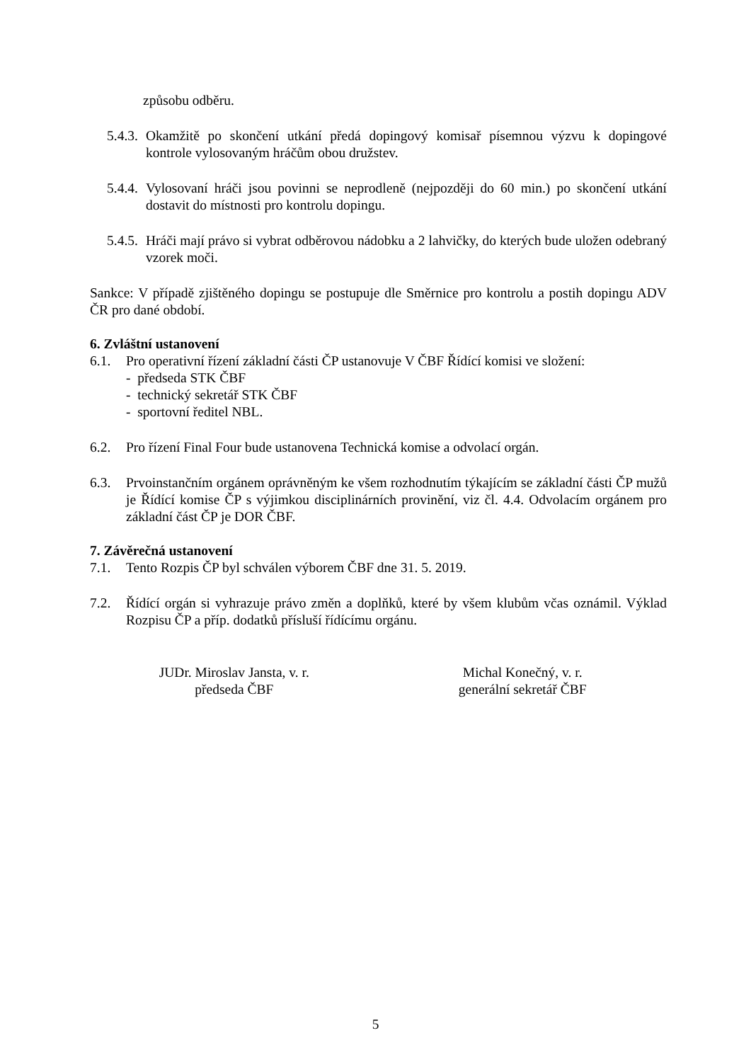způsobu odběru.
5.4.3.
Okamžitě po skončení utkání předá dopingový komisař písemnou výzvu k dopingové kontrole vylosovaným hráčům obou družstev.
5.4.4.
Vylosovaní hráči jsou povinni se neprodleně (nejpozději do 60 min.) po skončení utkání dostavit do místnosti pro kontrolu dopingu.
5.4.5.
Hráči mají právo si vybrat odběrovou nádobku a 2 lahvičky, do kterých bude uložen odebraný vzorek moči.
Sankce: V případě zjištěného dopingu se postupuje dle Směrnice pro kontrolu a postih dopingu ADV ČR pro dané období.
6. Zvláštní ustanovení
6.1. Pro operativní řízení základní části ČP ustanovuje V ČBF Řídící komisi ve složení:
- předseda STK ČBF
- technický sekretář STK ČBF
- sportovní ředitel NBL.
6.2. Pro řízení Final Four bude ustanovena Technická komise a odvolací orgán.
6.3. Prvoinstančním orgánem oprávněným ke všem rozhodnutím týkajícím se základní části ČP mužů je Řídící komise ČP s výjimkou disciplinárních provinění, viz čl. 4.4. Odvolacím orgánem pro základní část ČP je DOR ČBF.
7. Závěrečná ustanovení
7.1. Tento Rozpis ČP byl schválen výborem ČBF dne 31. 5. 2019.
7.2. Řídící orgán si vyhrazuje právo změn a doplňků, které by všem klubům včas oznámil. Výklad Rozpisu ČP a příp. dodatků přísluší řídícímu orgánu.
JUDr. Miroslav Jansta, v. r.
předseda ČBF
Michal Konečný, v. r.
generální sekretář ČBF
5